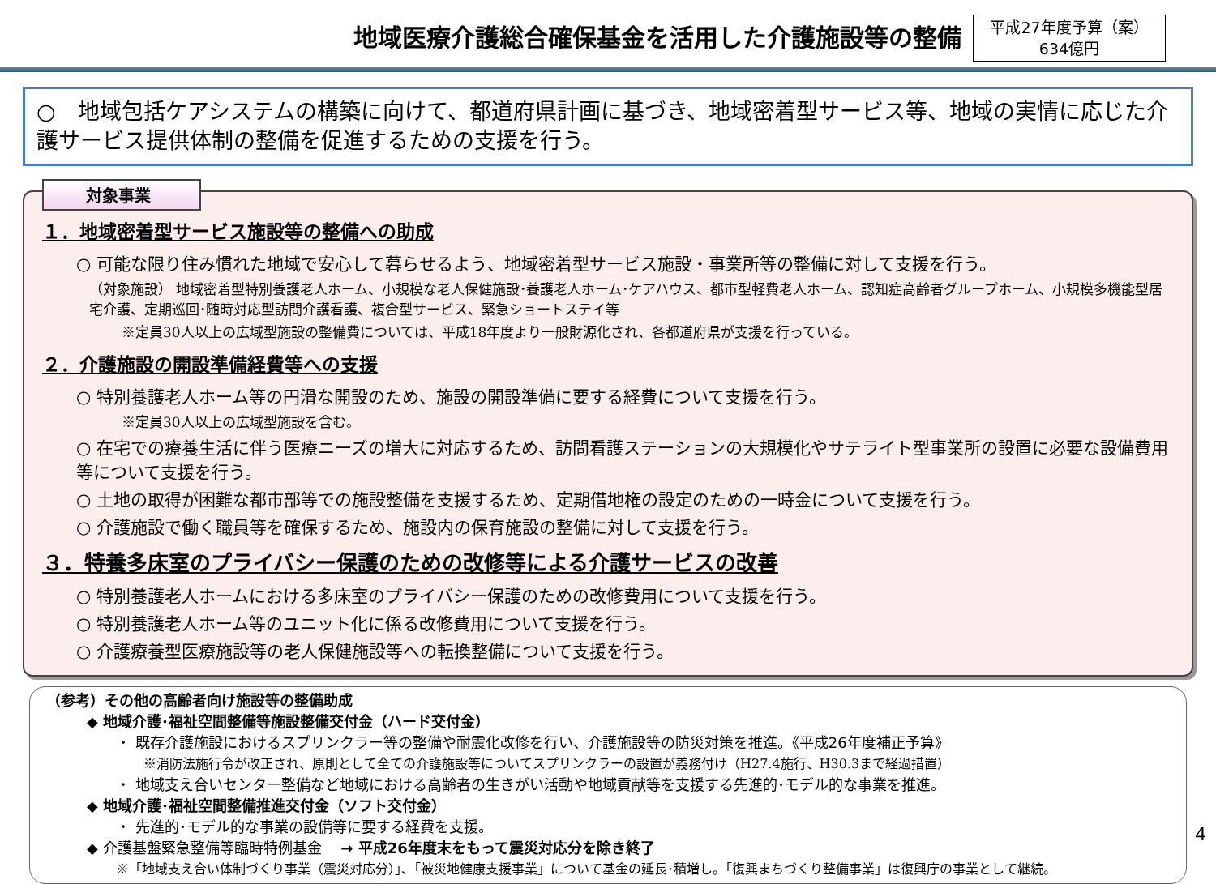地域医療介護総合確保基金を活用した介護施設等の整備
平成27年度予算（案）
634億円
○　地域包括ケアシステムの構築に向けて、都道府県計画に基づき、地域密着型サービス等、地域の実情に応じた介護サービス提供体制の整備を促進するための支援を行う。
対象事業
１．地域密着型サービス施設等の整備への助成
○ 可能な限り住み慣れた地域で安心して暮らせるよう、地域密着型サービス施設・事業所等の整備に対して支援を行う。
（対象施設） 地域密着型特別養護老人ホーム、小規模な老人保健施設･養護老人ホーム･ケアハウス、都市型軽費老人ホーム、認知症高齢者グループホーム、小規模多機能型居宅介護、定期巡回･随時対応型訪問介護看護、複合型サービス、緊急ショートステイ等
※定員30人以上の広域型施設の整備費については、平成18年度より一般財源化され、各都道府県が支援を行っている。
２．介護施設の開設準備経費等への支援
○ 特別養護老人ホーム等の円滑な開設のため、施設の開設準備に要する経費について支援を行う。
※定員30人以上の広域型施設を含む。
○ 在宅での療養生活に伴う医療ニーズの増大に対応するため、訪問看護ステーションの大規模化やサテライト型事業所の設置に必要な設備費用等について支援を行う。
○ 土地の取得が困難な都市部等での施設整備を支援するため、定期借地権の設定のための一時金について支援を行う。
○ 介護施設で働く職員等を確保するため、施設内の保育施設の整備に対して支援を行う。
３．特養多床室のプライバシー保護のための改修等による介護サービスの改善
○ 特別養護老人ホームにおける多床室のプライバシー保護のための改修費用について支援を行う。
○ 特別養護老人ホーム等のユニット化に係る改修費用について支援を行う。
○ 介護療養型医療施設等の老人保健施設等への転換整備について支援を行う。
（参考）その他の高齢者向け施設等の整備助成
◆ 地域介護･福祉空間整備等施設整備交付金（ハード交付金）
・ 既存介護施設におけるスプリンクラー等の整備や耐震化改修を行い、介護施設等の防災対策を推進。《平成26年度補正予算》
※消防法施行令が改正され、原則として全ての介護施設等についてスプリンクラーの設置が義務付け（H27.4施行、H30.3まで経過措置）
・ 地域支え合いセンター整備など地域における高齢者の生きがい活動や地域貢献等を支援する先進的･モデル的な事業を推進。
◆ 地域介護･福祉空間整備推進交付金（ソフト交付金）
・ 先進的･モデル的な事業の設備等に要する経費を支援。
◆ 介護基盤緊急整備等臨時特例基金　 → 平成26年度末をもって震災対応分を除き終了
※「地域支え合い体制づくり事業（震災対応分）」、「被災地健康支援事業」について基金の延長･積増し。「復興まちづくり整備事業」は復興庁の事業として継続。
4